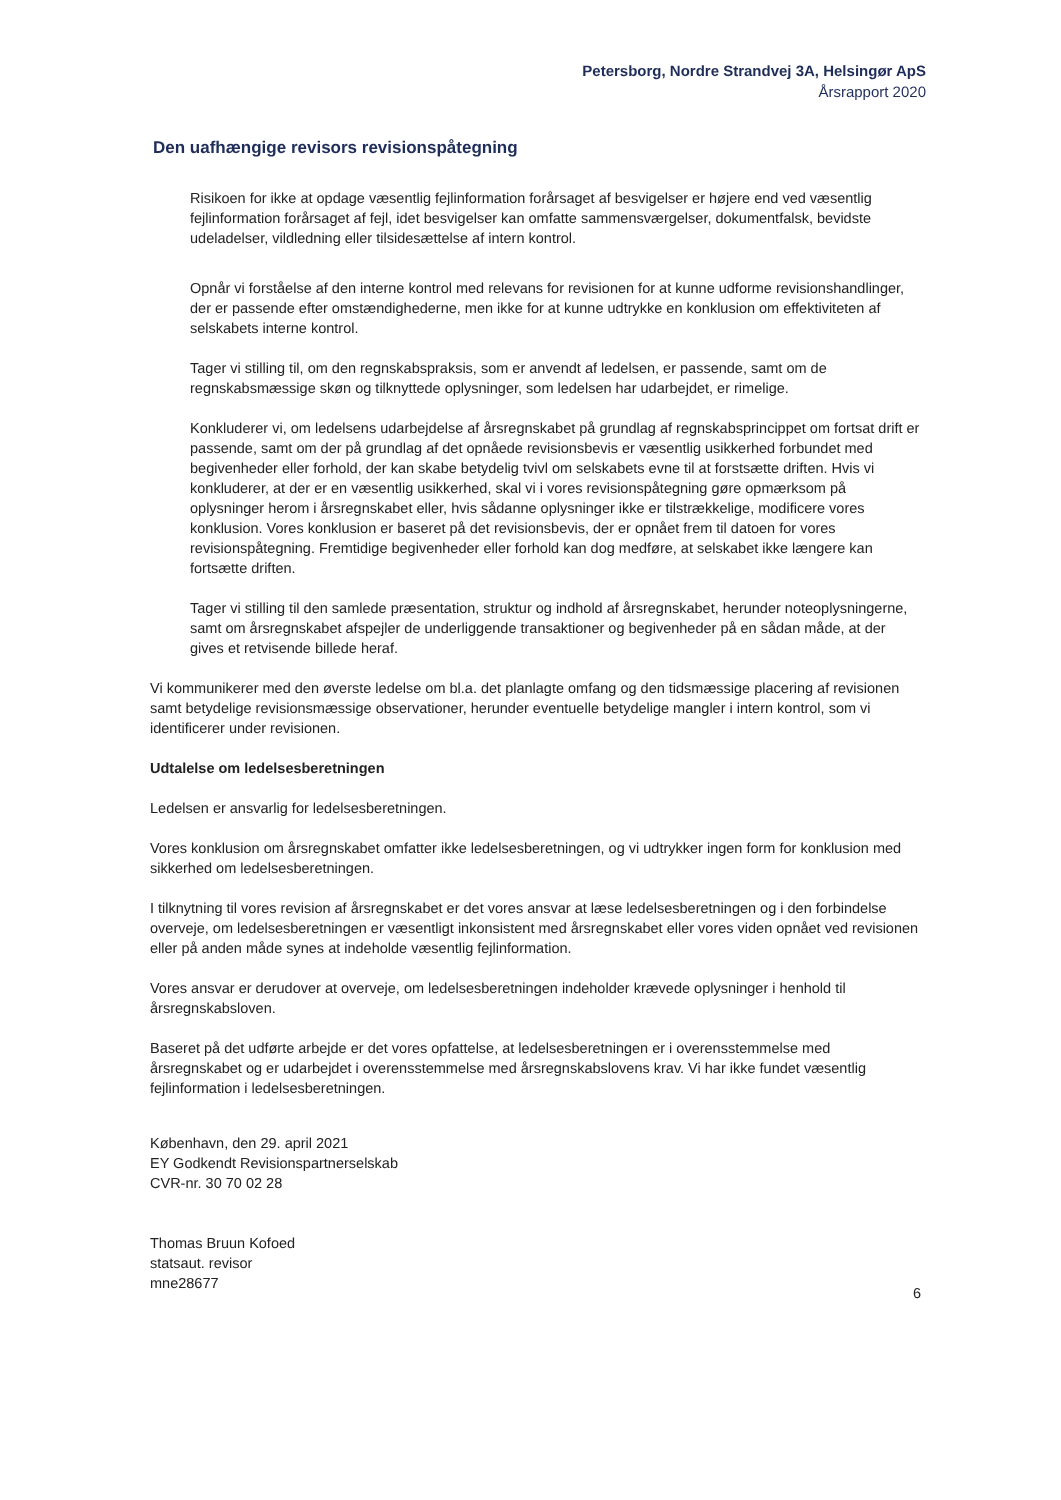Petersborg, Nordre Strandvej 3A, Helsingør ApS
Årsrapport 2020
Den uafhængige revisors revisionspåtegning
Risikoen for ikke at opdage væsentlig fejlinformation forårsaget af besvigelser er højere end ved væsentlig fejlinformation forårsaget af fejl, idet besvigelser kan omfatte sammensværgelser, dokumentfalsk, bevidste udeladelser, vildledning eller tilsidesættelse af intern kontrol.
Opnår vi forståelse af den interne kontrol med relevans for revisionen for at kunne udforme revisionshandlinger, der er passende efter omstændighederne, men ikke for at kunne udtrykke en konklusion om effektiviteten af selskabets interne kontrol.
Tager vi stilling til, om den regnskabspraksis, som er anvendt af ledelsen, er passende, samt om de regnskabsmæssige skøn og tilknyttede oplysninger, som ledelsen har udarbejdet, er rimelige.
Konkluderer vi, om ledelsens udarbejdelse af årsregnskabet på grundlag af regnskabsprincippet om fortsat drift er passende, samt om der på grundlag af det opnåede revisionsbevis er væsentlig usikkerhed forbundet med begivenheder eller forhold, der kan skabe betydelig tvivl om selskabets evne til at forstsætte driften. Hvis vi konkluderer, at der er en væsentlig usikkerhed, skal vi i vores revisionspåtegning gøre opmærksom på oplysninger herom i årsregnskabet eller, hvis sådanne oplysninger ikke er tilstrækkelige, modificere vores konklusion. Vores konklusion er baseret på det revisionsbevis, der er opnået frem til datoen for vores revisionspåtegning. Fremtidige begivenheder eller forhold kan dog medføre, at selskabet ikke længere kan fortsætte driften.
Tager vi stilling til den samlede præsentation, struktur og indhold af årsregnskabet, herunder noteoplysningerne, samt om årsregnskabet afspejler de underliggende transaktioner og begivenheder på en sådan måde, at der gives et retvisende billede heraf.
Vi kommunikerer med den øverste ledelse om bl.a. det planlagte omfang og den tidsmæssige placering af revisionen samt betydelige revisionsmæssige observationer, herunder eventuelle betydelige mangler i intern kontrol, som vi identificerer under revisionen.
Udtalelse om ledelsesberetningen
Ledelsen er ansvarlig for ledelsesberetningen.
Vores konklusion om årsregnskabet omfatter ikke ledelsesberetningen, og vi udtrykker ingen form for konklusion med sikkerhed om ledelsesberetningen.
I tilknytning til vores revision af årsregnskabet er det vores ansvar at læse ledelsesberetningen og i den forbindelse overveje, om ledelsesberetningen er væsentligt inkonsistent med årsregnskabet eller vores viden opnået ved revisionen eller på anden måde synes at indeholde væsentlig fejlinformation.
Vores ansvar er derudover at overveje, om ledelsesberetningen indeholder krævede oplysninger i henhold til årsregnskabsloven.
Baseret på det udførte arbejde er det vores opfattelse, at ledelsesberetningen er i overensstemmelse med årsregnskabet og er udarbejdet i overensstemmelse med årsregnskabslovens krav. Vi har ikke fundet væsentlig fejlinformation i ledelsesberetningen.
København, den 29. april 2021
EY Godkendt Revisionspartnerselskab
CVR-nr. 30 70 02 28
Thomas Bruun Kofoed
statsaut. revisor
mne28677
6